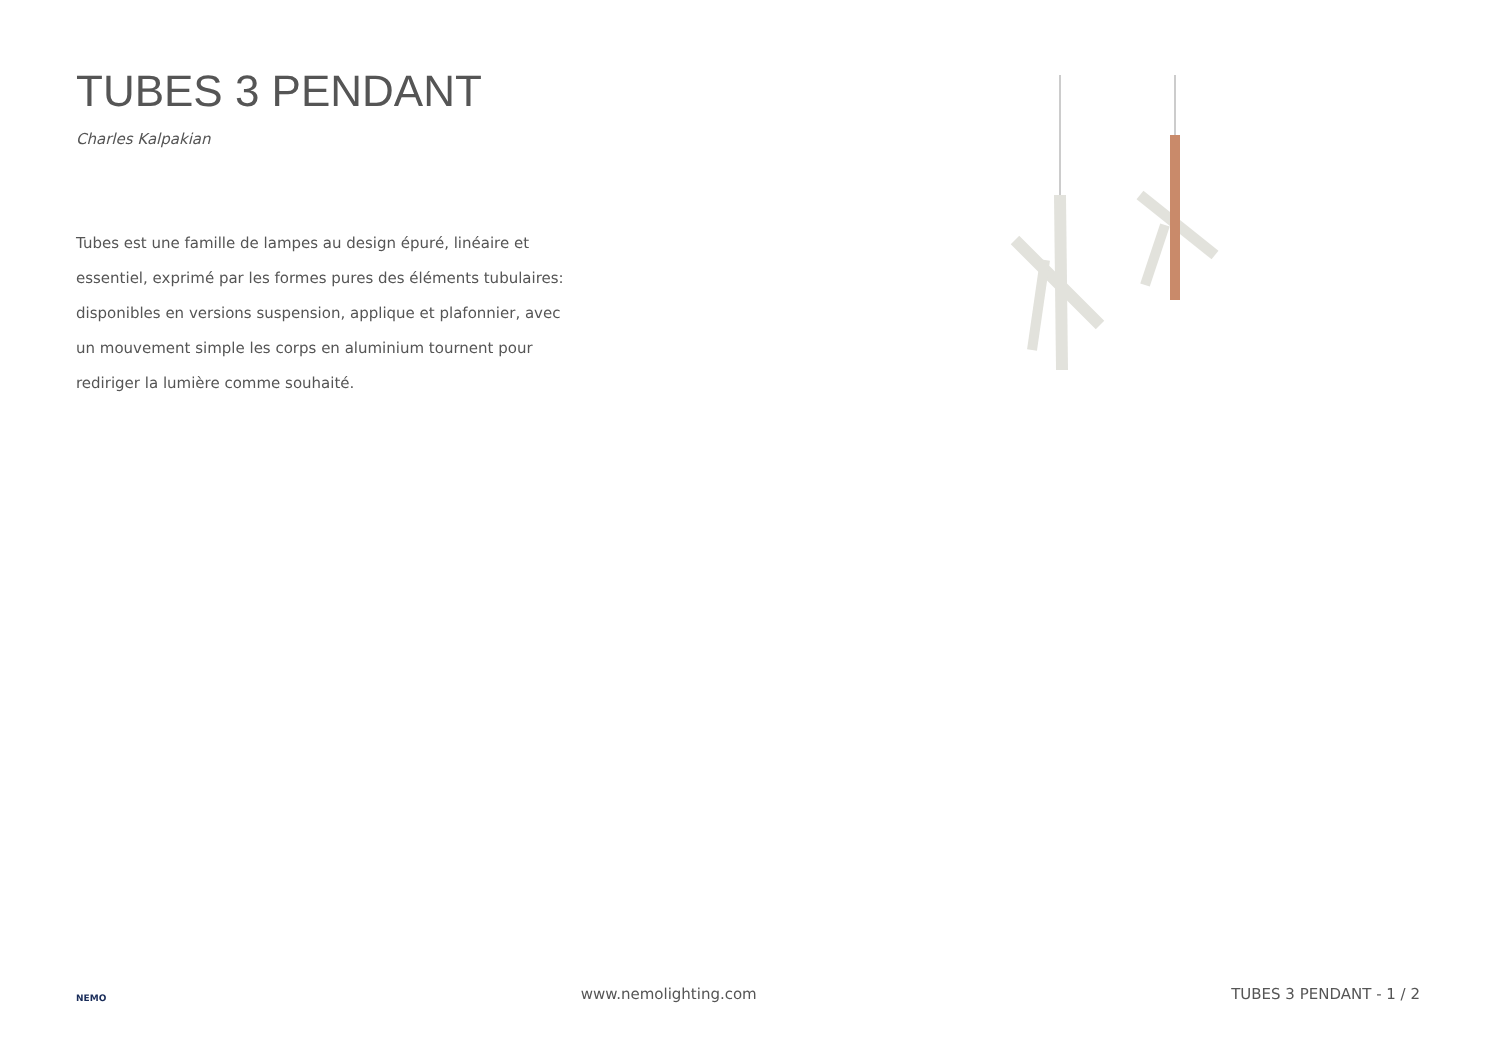TUBES 3 PENDANT
Charles Kalpakian
Tubes est une famille de lampes au design épuré, linéaire et essentiel, exprimé par les formes pures des éléments tubulaires: disponibles en versions suspension, applique et plafonnier, avec un mouvement simple les corps en aluminium tournent pour rediriger la lumière comme souhaité.
NEMO
www.nemolighting.com
TUBES 3 PENDANT - 1 / 2